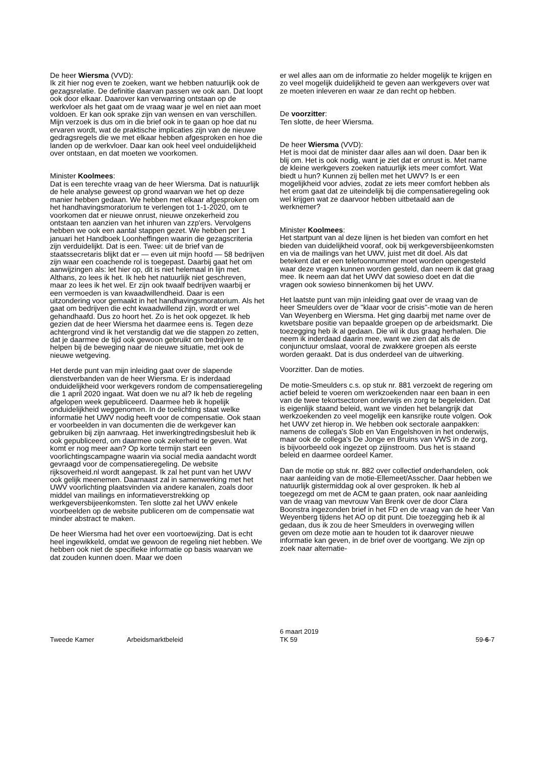De heer Wiersma (VVD):
Ik zit hier nog even te zoeken, want we hebben natuurlijk ook de gezagsrelatie. De definitie daarvan passen we ook aan. Dat loopt ook door elkaar. Daarover kan verwarring ontstaan op de werkvloer als het gaat om de vraag waar je wel en niet aan moet voldoen. Er kan ook sprake zijn van wensen en van verschillen. Mijn verzoek is dus om in die brief ook in te gaan op hoe dat nu ervaren wordt, wat de praktische implicaties zijn van de nieuwe gedragsregels die we met elkaar hebben afgesproken en hoe die landen op de werkvloer. Daar kan ook heel veel onduidelijkheid over ontstaan, en dat moeten we voorkomen.
Minister Koolmees:
Dat is een terechte vraag van de heer Wiersma. Dat is natuurlijk de hele analyse geweest op grond waarvan we het op deze manier hebben gedaan. We hebben met elkaar afgesproken om het handhavingsmoratorium te verlengen tot 1-1-2020, om te voorkomen dat er nieuwe onrust, nieuwe onzekerheid zou ontstaan ten aanzien van het inhuren van zzp'ers. Vervolgens hebben we ook een aantal stappen gezet. We hebben per 1 januari het Handboek Loonheffingen waarin die gezagscriteria zijn verduidelijkt. Dat is een. Twee: uit de brief van de staatssecretaris blijkt dat er — even uit mijn hoofd — 58 bedrijven zijn waar een coachende rol is toegepast. Daarbij gaat het om aanwijzingen als: let hier op, dit is niet helemaal in lijn met. Althans, zo lees ik het. Ik heb het natuurlijk niet geschreven, maar zo lees ik het wel. Er zijn ook twaalf bedrijven waarbij er een vermoeden is van kwaadwillendheid. Daar is een uitzondering voor gemaakt in het handhavingsmoratorium. Als het gaat om bedrijven die echt kwaadwillend zijn, wordt er wel gehandhaafd. Dus zo hoort het. Zo is het ook opgezet. Ik heb gezien dat de heer Wiersma het daarmee eens is. Tegen deze achtergrond vind ik het verstandig dat we die stappen zo zetten, dat je daarmee de tijd ook gewoon gebruikt om bedrijven te helpen bij de beweging naar de nieuwe situatie, met ook de nieuwe wetgeving.
Het derde punt van mijn inleiding gaat over de slapende dienstverbanden van de heer Wiersma. Er is inderdaad onduidelijkheid voor werkgevers rondom de compensatieregeling die 1 april 2020 ingaat. Wat doen we nu al? Ik heb de regeling afgelopen week gepubliceerd. Daarmee heb ik hopelijk onduidelijkheid weggenomen. In de toelichting staat welke informatie het UWV nodig heeft voor de compensatie. Ook staan er voorbeelden in van documenten die de werkgever kan gebruiken bij zijn aanvraag. Het inwerkingtredingsbesluit heb ik ook gepubliceerd, om daarmee ook zekerheid te geven. Wat komt er nog meer aan? Op korte termijn start een voorlichtingscampagne waarin via social media aandacht wordt gevraagd voor de compensatieregeling. De website rijksoverheid.nl wordt aangepast. Ik zal het punt van het UWV ook gelijk meenemen. Daarnaast zal in samenwerking met het UWV voorlichting plaatsvinden via andere kanalen, zoals door middel van mailings en informatieverstrekking op werkgeversbijeenkomsten. Ten slotte zal het UWV enkele voorbeelden op de website publiceren om de compensatie wat minder abstract te maken.
De heer Wiersma had het over een voortoewijzing. Dat is echt heel ingewikkeld, omdat we gewoon de regeling niet hebben. We hebben ook niet de specifieke informatie op basis waarvan we dat zouden kunnen doen. Maar we doen
er wel alles aan om de informatie zo helder mogelijk te krijgen en zo veel mogelijk duidelijkheid te geven aan werkgevers over wat ze moeten inleveren en waar ze dan recht op hebben.
De voorzitter:
Ten slotte, de heer Wiersma.
De heer Wiersma (VVD):
Het is mooi dat de minister daar alles aan wil doen. Daar ben ik blij om. Het is ook nodig, want je ziet dat er onrust is. Met name de kleine werkgevers zoeken natuurlijk iets meer comfort. Wat biedt u hun? Kunnen zij bellen met het UWV? Is er een mogelijkheid voor advies, zodat ze iets meer comfort hebben als het erom gaat dat ze uiteindelijk bij die compensatieregeling ook wel krijgen wat ze daarvoor hebben uitbetaald aan de werknemer?
Minister Koolmees:
Het startpunt van al deze lijnen is het bieden van comfort en het bieden van duidelijkheid vooraf, ook bij werkgeversbijeenkomsten en via de mailings van het UWV, juist met dit doel. Als dat betekent dat er een telefoonnummer moet worden opengesteld waar deze vragen kunnen worden gesteld, dan neem ik dat graag mee. Ik neem aan dat het UWV dat sowieso doet en dat die vragen ook sowieso binnenkomen bij het UWV.
Het laatste punt van mijn inleiding gaat over de vraag van de heer Smeulders over de "klaar voor de crisis"-motie van de heren Van Weyenberg en Wiersma. Het ging daarbij met name over de kwetsbare positie van bepaalde groepen op de arbeidsmarkt. Die toezegging heb ik al gedaan. Die wil ik dus graag herhalen. Die neem ik inderdaad daarin mee, want we zien dat als de conjunctuur omslaat, vooral de zwakkere groepen als eerste worden geraakt. Dat is dus onderdeel van de uitwerking.
Voorzitter. Dan de moties.
De motie-Smeulders c.s. op stuk nr. 881 verzoekt de regering om actief beleid te voeren om werkzoekenden naar een baan in een van de twee tekortsectoren onderwijs en zorg te begeleiden. Dat is eigenlijk staand beleid, want we vinden het belangrijk dat werkzoekenden zo veel mogelijk een kansrijke route volgen. Ook het UWV zet hierop in. We hebben ook sectorale aanpakken: namens de collega's Slob en Van Engelshoven in het onderwijs, maar ook de collega's De Jonge en Bruins van VWS in de zorg, is bijvoorbeeld ook ingezet op zijinstroom. Dus het is staand beleid en daarmee oordeel Kamer.
Dan de motie op stuk nr. 882 over collectief onderhandelen, ook naar aanleiding van de motie-Ellemeet/Asscher. Daar hebben we natuurlijk gistermiddag ook al over gesproken. Ik heb al toegezegd om met de ACM te gaan praten, ook naar aanleiding van de vraag van mevrouw Van Brenk over de door Clara Boonstra ingezonden brief in het FD en de vraag van de heer Van Weyenberg tijdens het AO op dit punt. Die toezegging heb ik al gedaan, dus ik zou de heer Smeulders in overweging willen geven om deze motie aan te houden tot ik daarover nieuwe informatie kan geven, in de brief over de voortgang. We zijn op zoek naar alternatie-
Tweede Kamer Arbeidsmarktbeleid
6 maart 2019
TK 59
59-6-7